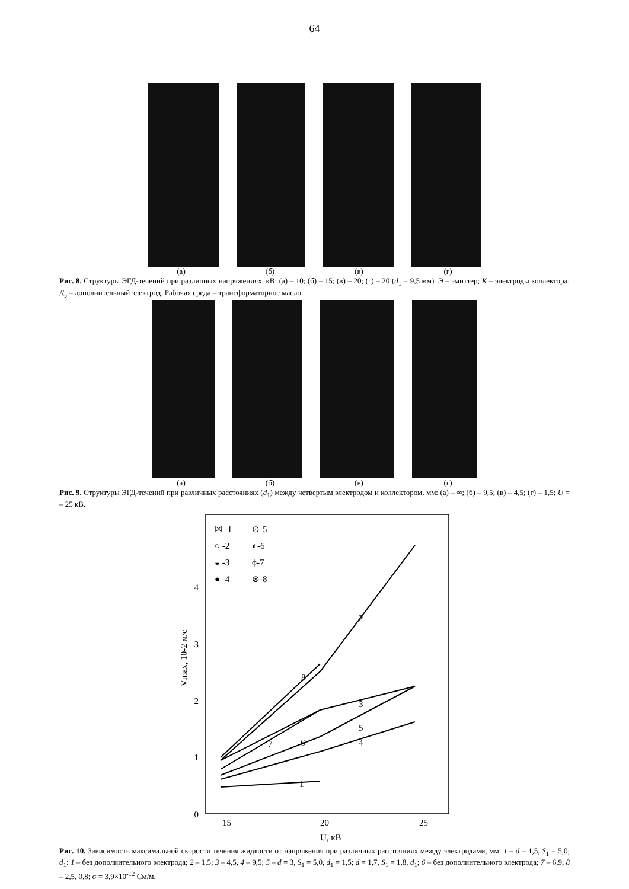64
(а) (б) (в) (г)
Рис. 8. Структуры ЭГД-течений при различных напряжениях, кВ: (а) – 10; (б) – 15; (в) – 20; (г) – 20 (d<sub>1</sub> = 9,5 мм). Э – эмиттер; К – электроды коллектора; Д<sub>э</sub> – дополнительный электрод. Рабочая среда – трансформаторное масло.
(а) (б) (в) (г)
Рис. 9. Структуры ЭГД-течений при различных расстояниях (d<sub>1</sub>) между четвертым электродом и коллектором, мм: (а) – ∞; (б) – 9,5; (в) – 4,5; (г) – 1,5; U = – 25 кВ.
0
1
2
3
4
15
20
25
U, кВ
Vmax, 10-2 м/с
☒ -1
⊙-5
○ -2
◐-6
◒ -3
ϕ-7
● -4
⊗-8
2
8
3
5
4
7
6
1
Рис. 10. Зависимость максимальной скорости течения жидкости от напряжения при различных расстояниях между электродами, мм: 1 – d = 1,5, S<sub>1</sub> = 5,0; d<sub>1</sub>: 1 – без дополнительного электрода; 2 – 1,5; 3 – 4,5, 4 – 9,5; 5 – d = 3, S<sub>1</sub> = 5,0, d<sub>1</sub> = 1,5; d = 1,7, S<sub>1</sub> = 1,8, d<sub>1</sub>; 6 – без дополнительного электрода; 7 – 6,9, 8 – 2,5, 0,8; σ = 3,9×10<sup>-12</sup> См/м.